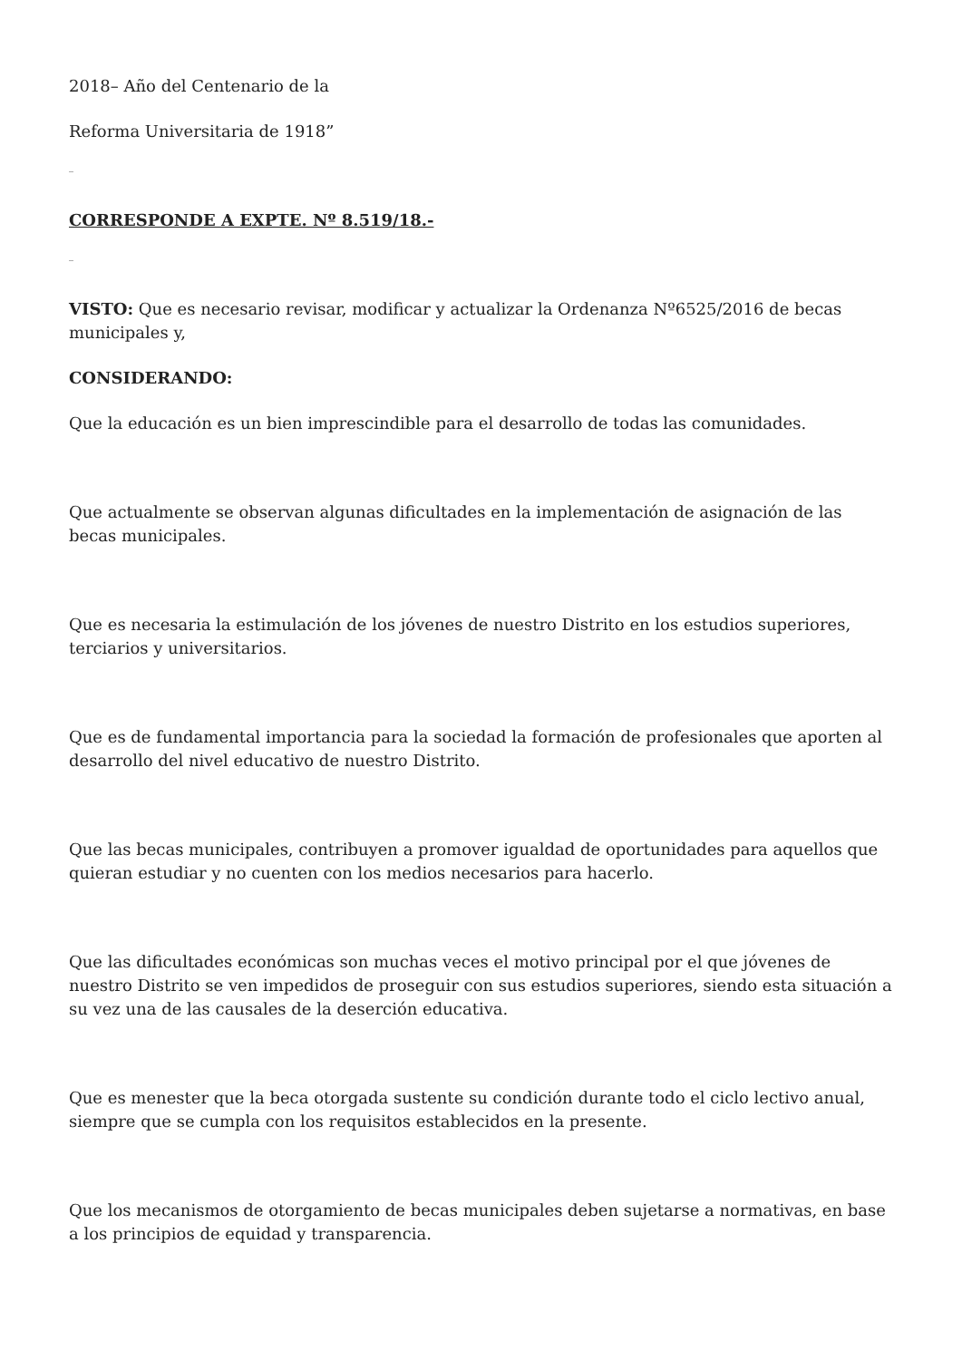2018– Año del Centenario de la
Reforma Universitaria de 1918”
_
CORRESPONDE A EXPTE. Nº 8.519/18.-
_
VISTO: Que es necesario revisar, modificar y actualizar la Ordenanza Nº6525/2016 de becas municipales y,
CONSIDERANDO:
Que la educación es un bien imprescindible para el desarrollo de todas las comunidades.
Que actualmente se observan algunas dificultades en la implementación de asignación de las becas municipales.
Que es necesaria la estimulación de los jóvenes de nuestro Distrito en los estudios superiores, terciarios y universitarios.
Que es de fundamental importancia para la sociedad la formación de profesionales que aporten al desarrollo del nivel educativo de nuestro Distrito.
Que las becas municipales, contribuyen a promover igualdad de oportunidades para aquellos que quieran estudiar y no cuenten con los medios necesarios para hacerlo.
Que las dificultades económicas son muchas veces el motivo principal por el que jóvenes de nuestro Distrito se ven impedidos de proseguir con sus estudios superiores, siendo esta situación a su vez una de las causales de la deserción educativa.
Que es menester que la beca otorgada sustente su condición durante todo el ciclo lectivo anual, siempre que se cumpla con los requisitos establecidos en la presente.
Que los mecanismos de otorgamiento de becas municipales deben sujetarse a normativas, en base a los principios de equidad y transparencia.